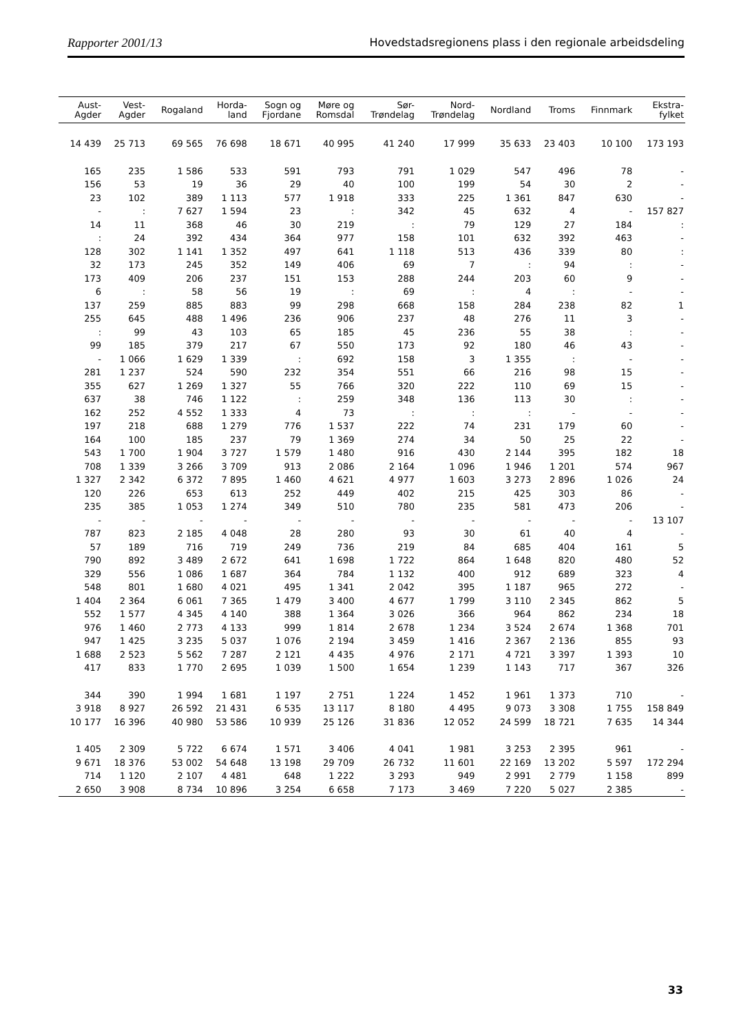Rapporter 2001/13 Hovedstadsregionens plass i den regionale arbeidsdeling
| Aust- Agder | Vest- Agder | Rogaland | Horda- land | Sogn og Fjordane | Møre og Romsdal | Sør- Trøndelag | Nord- Trøndelag | Nordland | Troms | Finnmark | Ekstra- fylket |
| --- | --- | --- | --- | --- | --- | --- | --- | --- | --- | --- | --- |
| 14 439 | 25 713 | 69 565 | 76 698 | 18 671 | 40 995 | 41 240 | 17 999 | 35 633 | 23 403 | 10 100 | 173 193 |
| 165 | 235 | 1 586 | 533 | 591 | 793 | 791 | 1 029 | 547 | 496 | 78 | - |
| 156 | 53 | 19 | 36 | 29 | 40 | 100 | 199 | 54 | 30 | 2 | - |
| 23 | 102 | 389 | 1 113 | 577 | 1 918 | 333 | 225 | 1 361 | 847 | 630 | - |
| - | : | 7 627 | 1 594 | 23 | : | 342 | 45 | 632 | 4 | - | 157 827 |
| 14 | 11 | 368 | 46 | 30 | 219 | : | 79 | 129 | 27 | 184 | : |
| : | 24 | 392 | 434 | 364 | 977 | 158 | 101 | 632 | 392 | 463 | - |
| 128 | 302 | 1 141 | 1 352 | 497 | 641 | 1 118 | 513 | 436 | 339 | 80 | : |
| 32 | 173 | 245 | 352 | 149 | 406 | 69 | 7 | : | 94 | : | - |
| 173 | 409 | 206 | 237 | 151 | 153 | 288 | 244 | 203 | 60 | 9 | - |
| 6 | : | 58 | 56 | 19 | : | 69 | : | 4 | : | - | - |
| 137 | 259 | 885 | 883 | 99 | 298 | 668 | 158 | 284 | 238 | 82 | 1 |
| 255 | 645 | 488 | 1 496 | 236 | 906 | 237 | 48 | 276 | 11 | 3 | - |
| : | 99 | 43 | 103 | 65 | 185 | 45 | 236 | 55 | 38 | : | - |
| 99 | 185 | 379 | 217 | 67 | 550 | 173 | 92 | 180 | 46 | 43 | - |
| - | 1 066 | 1 629 | 1 339 | : | 692 | 158 | 3 | 1 355 | : | - | - |
| 281 | 1 237 | 524 | 590 | 232 | 354 | 551 | 66 | 216 | 98 | 15 | - |
| 355 | 627 | 1 269 | 1 327 | 55 | 766 | 320 | 222 | 110 | 69 | 15 | - |
| 637 | 38 | 746 | 1 122 | : | 259 | 348 | 136 | 113 | 30 | : | - |
| 162 | 252 | 4 552 | 1 333 | 4 | 73 | : | : | : | - | - | - |
| 197 | 218 | 688 | 1 279 | 776 | 1 537 | 222 | 74 | 231 | 179 | 60 | - |
| 164 | 100 | 185 | 237 | 79 | 1 369 | 274 | 34 | 50 | 25 | 22 | - |
| 543 | 1 700 | 1 904 | 3 727 | 1 579 | 1 480 | 916 | 430 | 2 144 | 395 | 182 | 18 |
| 708 | 1 339 | 3 266 | 3 709 | 913 | 2 086 | 2 164 | 1 096 | 1 946 | 1 201 | 574 | 967 |
| 1 327 | 2 342 | 6 372 | 7 895 | 1 460 | 4 621 | 4 977 | 1 603 | 3 273 | 2 896 | 1 026 | 24 |
| 120 | 226 | 653 | 613 | 252 | 449 | 402 | 215 | 425 | 303 | 86 | - |
| 235 | 385 | 1 053 | 1 274 | 349 | 510 | 780 | 235 | 581 | 473 | 206 | - |
| - | - | - | - | - | - | - | - | - | - | - | 13 107 |
| 787 | 823 | 2 185 | 4 048 | 28 | 280 | 93 | 30 | 61 | 40 | 4 | - |
| 57 | 189 | 716 | 719 | 249 | 736 | 219 | 84 | 685 | 404 | 161 | 5 |
| 790 | 892 | 3 489 | 2 672 | 641 | 1 698 | 1 722 | 864 | 1 648 | 820 | 480 | 52 |
| 329 | 556 | 1 086 | 1 687 | 364 | 784 | 1 132 | 400 | 912 | 689 | 323 | 4 |
| 548 | 801 | 1 680 | 4 021 | 495 | 1 341 | 2 042 | 395 | 1 187 | 965 | 272 | - |
| 1 404 | 2 364 | 6 061 | 7 365 | 1 479 | 3 400 | 4 677 | 1 799 | 3 110 | 2 345 | 862 | 5 |
| 552 | 1 577 | 4 345 | 4 140 | 388 | 1 364 | 3 026 | 366 | 964 | 862 | 234 | 18 |
| 976 | 1 460 | 2 773 | 4 133 | 999 | 1 814 | 2 678 | 1 234 | 3 524 | 2 674 | 1 368 | 701 |
| 947 | 1 425 | 3 235 | 5 037 | 1 076 | 2 194 | 3 459 | 1 416 | 2 367 | 2 136 | 855 | 93 |
| 1 688 | 2 523 | 5 562 | 7 287 | 2 121 | 4 435 | 4 976 | 2 171 | 4 721 | 3 397 | 1 393 | 10 |
| 417 | 833 | 1 770 | 2 695 | 1 039 | 1 500 | 1 654 | 1 239 | 1 143 | 717 | 367 | 326 |
| 344 | 390 | 1 994 | 1 681 | 1 197 | 2 751 | 1 224 | 1 452 | 1 961 | 1 373 | 710 | - |
| 3 918 | 8 927 | 26 592 | 21 431 | 6 535 | 13 117 | 8 180 | 4 495 | 9 073 | 3 308 | 1 755 | 158 849 |
| 10 177 | 16 396 | 40 980 | 53 586 | 10 939 | 25 126 | 31 836 | 12 052 | 24 599 | 18 721 | 7 635 | 14 344 |
| 1 405 | 2 309 | 5 722 | 6 674 | 1 571 | 3 406 | 4 041 | 1 981 | 3 253 | 2 395 | 961 | - |
| 9 671 | 18 376 | 53 002 | 54 648 | 13 198 | 29 709 | 26 732 | 11 601 | 22 169 | 13 202 | 5 597 | 172 294 |
| 714 | 1 120 | 2 107 | 4 481 | 648 | 1 222 | 3 293 | 949 | 2 991 | 2 779 | 1 158 | 899 |
| 2 650 | 3 908 | 8 734 | 10 896 | 3 254 | 6 658 | 7 173 | 3 469 | 7 220 | 5 027 | 2 385 | - |
33